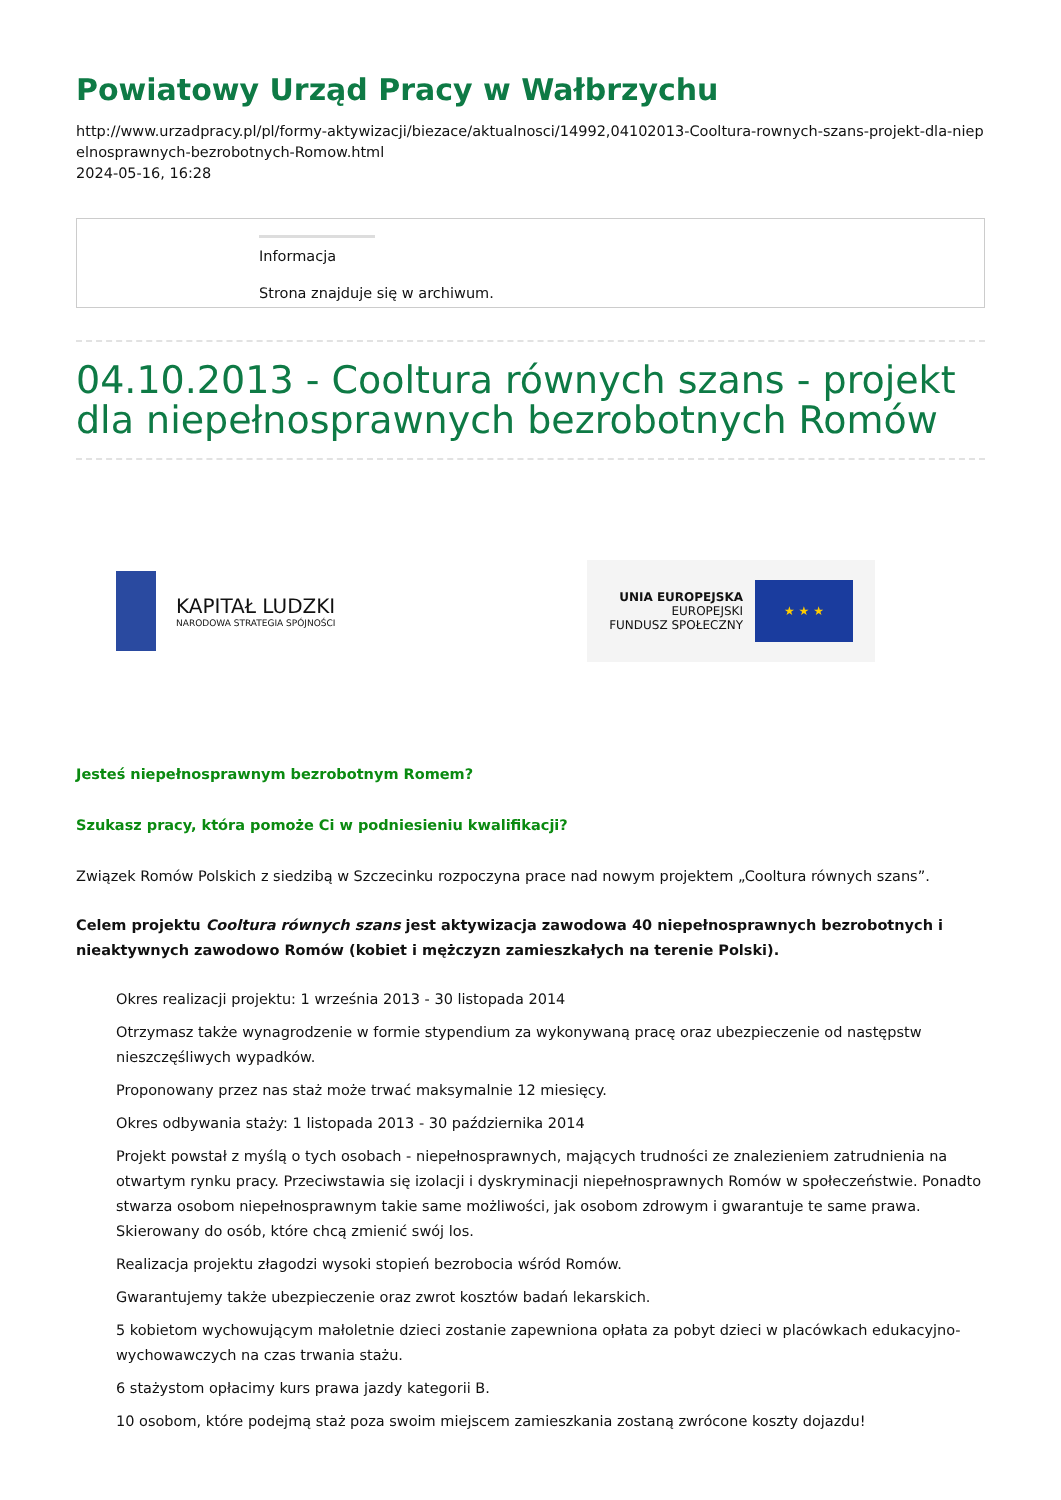Powiatowy Urząd Pracy w Wałbrzychu
http://www.urzadpracy.pl/pl/formy-aktywizacji/biezace/aktualnosci/14992,04102013-Cooltura-rownych-szans-projekt-dla-niepelnosprawnych-bezrobotnych-Romow.html
2024-05-16, 16:28
Informacja
Strona znajduje się w archiwum.
04.10.2013 - Cooltura równych szans - projekt dla niepełnosprawnych bezrobotnych Romów
KAPITAŁ LUDZKI
NARODOWA STRATEGIA SPÓJNOŚCI
UNIA EUROPEJSKA
EUROPEJSKI
FUNDUSZ SPOŁECZNY
★ ★ ★
Jesteś niepełnosprawnym bezrobotnym Romem?
Szukasz pracy, która pomoże Ci w podniesieniu kwalifikacji?
Związek Romów Polskich z siedzibą w Szczecinku rozpoczyna prace nad nowym projektem „Cooltura równych szans”.
Celem projektu Cooltura równych szans jest aktywizacja zawodowa 40 niepełnosprawnych bezrobotnych i nieaktywnych zawodowo Romów (kobiet i mężczyzn zamieszkałych na terenie Polski).
Okres realizacji projektu: 1 września 2013 - 30 listopada 2014
Otrzymasz także wynagrodzenie w formie stypendium za wykonywaną pracę oraz ubezpieczenie od następstw nieszczęśliwych wypadków.
Proponowany przez nas staż może trwać maksymalnie 12 miesięcy.
Okres odbywania staży: 1 listopada 2013 - 30 października 2014
Projekt powstał z myślą o tych osobach - niepełnosprawnych, mających trudności ze znalezieniem zatrudnienia na otwartym rynku pracy. Przeciwstawia się izolacji i dyskryminacji niepełnosprawnych Romów w społeczeństwie. Ponadto stwarza osobom niepełnosprawnym takie same możliwości, jak osobom zdrowym i gwarantuje te same prawa. Skierowany do osób, które chcą zmienić swój los.
Realizacja projektu złagodzi wysoki stopień bezrobocia wśród Romów.
Gwarantujemy także ubezpieczenie oraz zwrot kosztów badań lekarskich.
5 kobietom wychowującym małoletnie dzieci zostanie zapewniona opłata za pobyt dzieci w placówkach edukacyjno-wychowawczych na czas trwania stażu.
6 stażystom opłacimy kurs prawa jazdy kategorii B.
10 osobom, które podejmą staż poza swoim miejscem zamieszkania zostaną zwrócone koszty dojazdu!